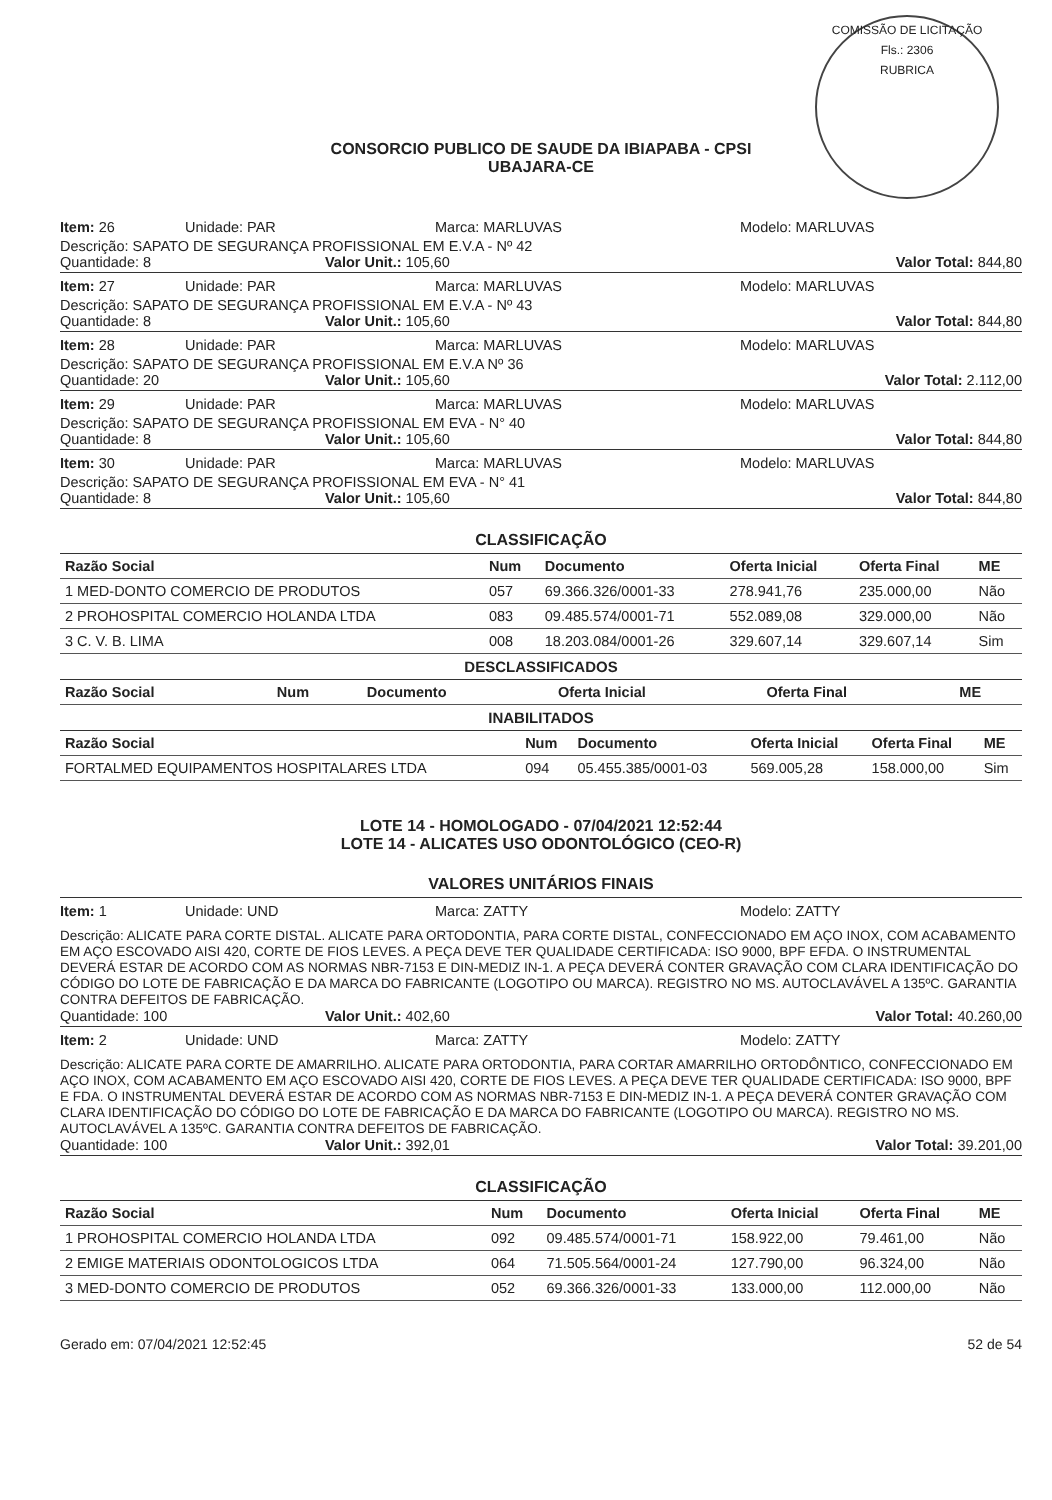COMISSÃO DE LICITAÇÃO
Fls.: 2306
RUBRICA
CONSORCIO PUBLICO DE SAUDE DA IBIAPABA - CPSI
UBAJARA-CE
Item: 26 Unidade: PAR Marca: MARLUVAS Modelo: MARLUVAS
Descrição: SAPATO DE SEGURANÇA PROFISSIONAL EM E.V.A - Nº 42
Quantidade: 8 Valor Unit.: 105,60 Valor Total: 844,80
Item: 27 Unidade: PAR Marca: MARLUVAS Modelo: MARLUVAS
Descrição: SAPATO DE SEGURANÇA PROFISSIONAL EM E.V.A - Nº 43
Quantidade: 8 Valor Unit.: 105,60 Valor Total: 844,80
Item: 28 Unidade: PAR Marca: MARLUVAS Modelo: MARLUVAS
Descrição: SAPATO DE SEGURANÇA PROFISSIONAL EM E.V.A Nº 36
Quantidade: 20 Valor Unit.: 105,60 Valor Total: 2.112,00
Item: 29 Unidade: PAR Marca: MARLUVAS Modelo: MARLUVAS
Descrição: SAPATO DE SEGURANÇA PROFISSIONAL EM EVA - N° 40
Quantidade: 8 Valor Unit.: 105,60 Valor Total: 844,80
Item: 30 Unidade: PAR Marca: MARLUVAS Modelo: MARLUVAS
Descrição: SAPATO DE SEGURANÇA PROFISSIONAL EM EVA - N° 41
Quantidade: 8 Valor Unit.: 105,60 Valor Total: 844,80
CLASSIFICAÇÃO
| Razão Social | Num | Documento | Oferta Inicial | Oferta Final | ME |
| --- | --- | --- | --- | --- | --- |
| 1 MED-DONTO COMERCIO DE PRODUTOS | 057 | 69.366.326/0001-33 | 278.941,76 | 235.000,00 | Não |
| 2 PROHOSPITAL COMERCIO HOLANDA LTDA | 083 | 09.485.574/0001-71 | 552.089,08 | 329.000,00 | Não |
| 3 C. V. B. LIMA | 008 | 18.203.084/0001-26 | 329.607,14 | 329.607,14 | Sim |
DESCLASSIFICADOS
| Razão Social | Num | Documento | Oferta Inicial | Oferta Final | ME |
| --- | --- | --- | --- | --- | --- |
INABILITADOS
| Razão Social | Num | Documento | Oferta Inicial | Oferta Final | ME |
| --- | --- | --- | --- | --- | --- |
| FORTALMED EQUIPAMENTOS HOSPITALARES LTDA | 094 | 05.455.385/0001-03 | 569.005,28 | 158.000,00 | Sim |
LOTE 14 - HOMOLOGADO - 07/04/2021 12:52:44
LOTE 14 - ALICATES USO ODONTOLÓGICO (CEO-R)
VALORES UNITÁRIOS FINAIS
Item: 1 Unidade: UND Marca: ZATTY Modelo: ZATTY
Descrição: ALICATE PARA CORTE DISTAL. ALICATE PARA ORTODONTIA, PARA CORTE DISTAL, CONFECCIONADO EM AÇO INOX, COM ACABAMENTO EM AÇO ESCOVADO AISI 420, CORTE DE FIOS LEVES. A PEÇA DEVE TER QUALIDADE CERTIFICADA: ISO 9000, BPF EFDA. O INSTRUMENTAL DEVERÁ ESTAR DE ACORDO COM AS NORMAS NBR-7153 E DIN-MEDIZ IN-1. A PEÇA DEVERÁ CONTER GRAVAÇÃO COM CLARA IDENTIFICAÇÃO DO CÓDIGO DO LOTE DE FABRICAÇÃO E DA MARCA DO FABRICANTE (LOGOTIPO OU MARCA). REGISTRO NO MS. AUTOCLAVÁVEL A 135ºC. GARANTIA CONTRA DEFEITOS DE FABRICAÇÃO.
Quantidade: 100 Valor Unit.: 402,60 Valor Total: 40.260,00
Item: 2 Unidade: UND Marca: ZATTY Modelo: ZATTY
Descrição: ALICATE PARA CORTE DE AMARRILHO. ALICATE PARA ORTODONTIA, PARA CORTAR AMARRILHO ORTODÔNTICO, CONFECCIONADO EM AÇO INOX, COM ACABAMENTO EM AÇO ESCOVADO AISI 420, CORTE DE FIOS LEVES. A PEÇA DEVE TER QUALIDADE CERTIFICADA: ISO 9000, BPF E FDA. O INSTRUMENTAL DEVERÁ ESTAR DE ACORDO COM AS NORMAS NBR-7153 E DIN-MEDIZ IN-1. A PEÇA DEVERÁ CONTER GRAVAÇÃO COM CLARA IDENTIFICAÇÃO DO CÓDIGO DO LOTE DE FABRICAÇÃO E DA MARCA DO FABRICANTE (LOGOTIPO OU MARCA). REGISTRO NO MS. AUTOCLAVÁVEL A 135ºC. GARANTIA CONTRA DEFEITOS DE FABRICAÇÃO.
Quantidade: 100 Valor Unit.: 392,01 Valor Total: 39.201,00
CLASSIFICAÇÃO
| Razão Social | Num | Documento | Oferta Inicial | Oferta Final | ME |
| --- | --- | --- | --- | --- | --- |
| 1 PROHOSPITAL COMERCIO HOLANDA LTDA | 092 | 09.485.574/0001-71 | 158.922,00 | 79.461,00 | Não |
| 2 EMIGE MATERIAIS ODONTOLOGICOS LTDA | 064 | 71.505.564/0001-24 | 127.790,00 | 96.324,00 | Não |
| 3 MED-DONTO COMERCIO DE PRODUTOS | 052 | 69.366.326/0001-33 | 133.000,00 | 112.000,00 | Não |
Gerado em: 07/04/2021 12:52:45 52 de 54